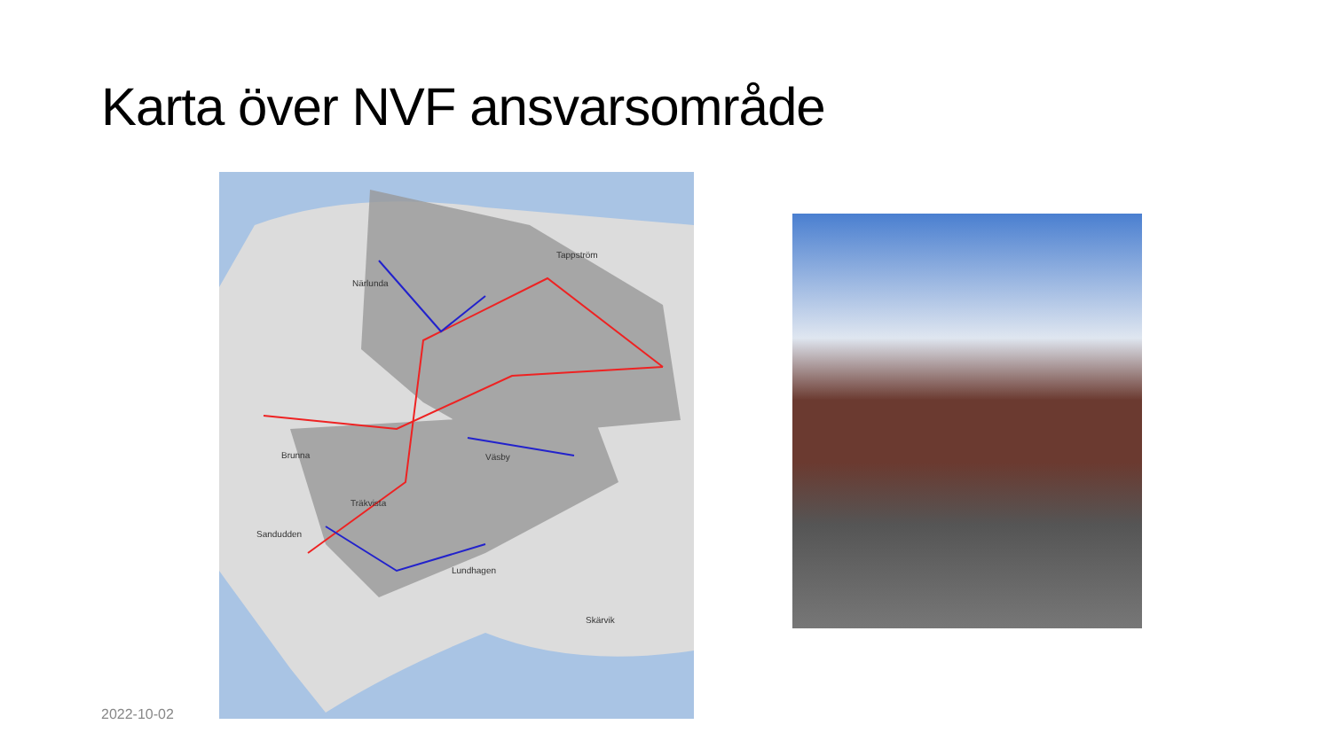Karta över NVF ansvarsområde
Närlunda
Tappström
Brunna Väsby
Träkvista
Sandudden
Lundhagen
Skärvik
2022-10-02